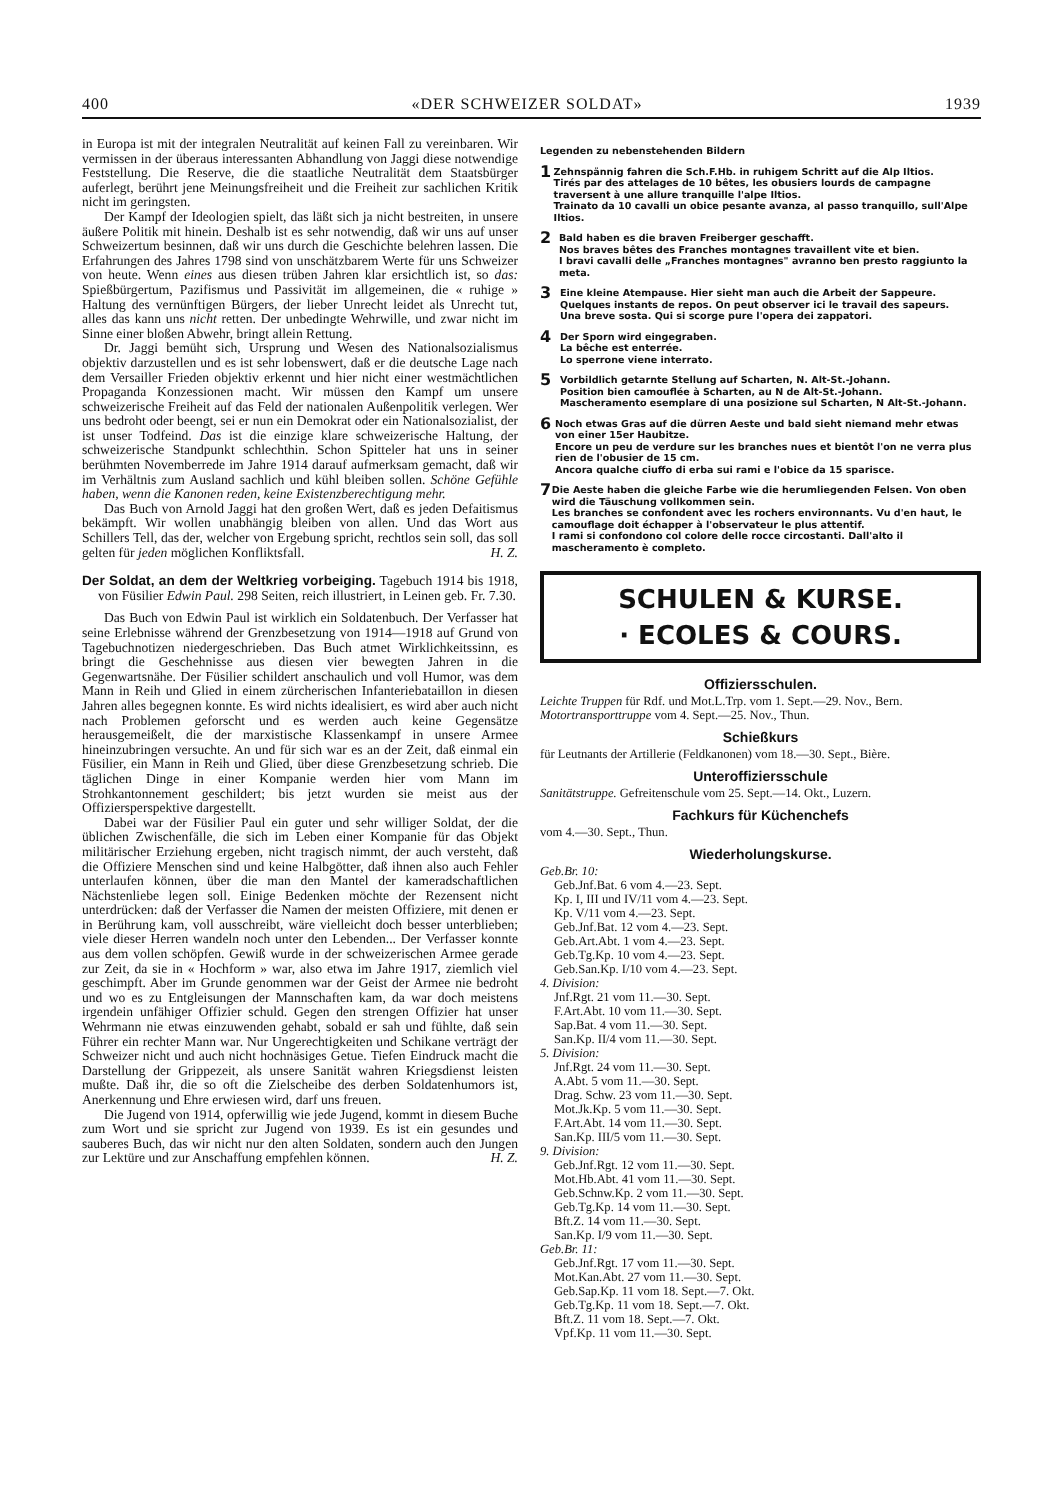400 «DER SCHWEIZER SOLDAT» 1939
in Europa ist mit der integralen Neutralität auf keinen Fall zu vereinbaren. Wir vermissen in der überaus interessanten Abhandlung von Jaggi diese notwendige Feststellung. Die Reserve, die die staatliche Neutralität dem Staatsbürger auferlegt, berührt jene Meinungsfreiheit und die Freiheit zur sachlichen Kritik nicht im geringsten.
Der Kampf der Ideologien spielt, das läßt sich ja nicht bestreiten, in unsere äußere Politik mit hinein. Deshalb ist es sehr notwendig, daß wir uns auf unser Schweizertum besinnen, daß wir uns durch die Geschichte belehren lassen. Die Erfahrungen des Jahres 1798 sind von unschätzbarem Werte für uns Schweizer von heute. Wenn eines aus diesen trüben Jahren klar ersichtlich ist, so das: Spießbürgertum, Pazifismus und Passivität im allgemeinen, die « ruhige » Haltung des vernünftigen Bürgers, der lieber Unrecht leidet als Unrecht tut, alles das kann uns nicht retten. Der unbedingte Wehrwille, und zwar nicht im Sinne einer bloßen Abwehr, bringt allein Rettung.
Dr. Jaggi bemüht sich, Ursprung und Wesen des Nationalsozialismus objektiv darzustellen und es ist sehr lobenswert, daß er die deutsche Lage nach dem Versailler Frieden objektiv erkennt und hier nicht einer westmächtlichen Propaganda Konzessionen macht. Wir müssen den Kampf um unsere schweizerische Freiheit auf das Feld der nationalen Außenpolitik verlegen. Wer uns bedroht oder beengt, sei er nun ein Demokrat oder ein Nationalsozialist, der ist unser Todfeind. Das ist die einzige klare schweizerische Haltung, der schweizerische Standpunkt schlechthin. Schon Spitteler hat uns in seiner berühmten Novemberrede im Jahre 1914 darauf aufmerksam gemacht, daß wir im Verhältnis zum Ausland sachlich und kühl bleiben sollen. Schöne Gefühle haben, wenn die Kanonen reden, keine Existenzberechtigung mehr.
Das Buch von Arnold Jaggi hat den großen Wert, daß es jeden Defaitismus bekämpft. Wir wollen unabhängig bleiben von allen. Und das Wort aus Schillers Tell, das der, welcher von Ergebung spricht, rechtlos sein soll, das soll gelten für jeden möglichen Konfliktsfall. H. Z.
Der Soldat, an dem der Weltkrieg vorbeiging. Tagebuch 1914 bis 1918, von Füsilier Edwin Paul. 298 Seiten, reich illustriert, in Leinen geb. Fr. 7.30.
Das Buch von Edwin Paul ist wirklich ein Soldatenbuch. Der Verfasser hat seine Erlebnisse während der Grenzbesetzung von 1914—1918 auf Grund von Tagebuchnotizen niedergeschrieben. Das Buch atmet Wirklichkeitssinn, es bringt die Geschehnisse aus diesen vier bewegten Jahren in die Gegenwartsnähe. Der Füsilier schildert anschaulich und voll Humor, was dem Mann in Reih und Glied in einem zürcherischen Infanteriebataillon in diesen Jahren alles begegnen konnte. Es wird nichts idealisiert, es wird aber auch nicht nach Problemen geforscht und es werden auch keine Gegensätze herausgemeißelt, die der marxistische Klassenkampf in unsere Armee hineinzubringen versuchte. An und für sich war es an der Zeit, daß einmal ein Füsilier, ein Mann in Reih und Glied, über diese Grenzbesetzung schrieb. Die täglichen Dinge in einer Kompanie werden hier vom Mann im Strohkantonnement geschildert; bis jetzt wurden sie meist aus der Offiziersperspektive dargestellt.
Dabei war der Füsilier Paul ein guter und sehr williger Soldat, der die üblichen Zwischenfälle, die sich im Leben einer Kompanie für das Objekt militärischer Erziehung ergeben, nicht tragisch nimmt, der auch versteht, daß die Offiziere Menschen sind und keine Halbgötter, daß ihnen also auch Fehler unterlaufen können, über die man den Mantel der kameradschaftlichen Nächstenliebe legen soll. Einige Bedenken möchte der Rezensent nicht unterdrücken: daß der Verfasser die Namen der meisten Offiziere, mit denen er in Berührung kam, voll ausschreibt, wäre vielleicht doch besser unterblieben; viele dieser Herren wandeln noch unter den Lebenden... Der Verfasser konnte aus dem vollen schöpfen. Gewiß wurde in der schweizerischen Armee gerade zur Zeit, da sie in « Hochform » war, also etwa im Jahre 1917, ziemlich viel geschimpft. Aber im Grunde genommen war der Geist der Armee nie bedroht und wo es zu Entgleisungen der Mannschaften kam, da war doch meistens irgendein unfähiger Offizier schuld. Gegen den strengen Offizier hat unser Wehrmann nie etwas einzuwenden gehabt, sobald er sah und fühlte, daß sein Führer ein rechter Mann war. Nur Ungerechtigkeiten und Schikane verträgt der Schweizer nicht und auch nicht hochnäsiges Getue. Tiefen Eindruck macht die Darstellung der Grippezeit, als unsere Sanität wahren Kriegsdienst leisten mußte. Daß ihr, die so oft die Zielscheibe des derben Soldatenhumors ist, Anerkennung und Ehre erwiesen wird, darf uns freuen.
Die Jugend von 1914, opferwillig wie jede Jugend, kommt in diesem Buche zum Wort und sie spricht zur Jugend von 1939. Es ist ein gesundes und sauberes Buch, das wir nicht nur den alten Soldaten, sondern auch den Jungen zur Lektüre und zur Anschaffung empfehlen können. H. Z.
Legenden zu nebenstehenden Bildern
1
Zehnspännig fahren die Sch.F.Hb. in ruhigem Schritt auf die Alp Iltios.
Tirés par des attelages de 10 bêtes, les obusiers lourds de campagne traversent à une allure tranquille l'alpe Iltios.
Trainato da 10 cavalli un obice pesante avanza, al passo tranquillo, sull'Alpe Iltios.
2
Bald haben es die braven Freiberger geschafft.
Nos braves bêtes des Franches montagnes travaillent vite et bien.
I bravi cavalli delle „Franches montagnes" avranno ben presto raggiunto la meta.
3
Eine kleine Atempause. Hier sieht man auch die Arbeit der Sappeure.
Quelques instants de repos. On peut observer ici le travail des sapeurs.
Una breve sosta. Qui si scorge pure l'opera dei zappatori.
4
Der Sporn wird eingegraben.
La bêche est enterrée.
Lo sperrone viene interrato.
5
Vorbildlich getarnte Stellung auf Scharten, N. Alt-St.-Johann.
Position bien camouflée à Scharten, au N de Alt-St.-Johann.
Mascheramento esemplare di una posizione sul Scharten, N Alt-St.-Johann.
6
Noch etwas Gras auf die dürren Aeste und bald sieht niemand mehr etwas von einer 15er Haubitze.
Encore un peu de verdure sur les branches nues et bientôt l'on ne verra plus rien de l'obusier de 15 cm.
Ancora qualche ciuffo di erba sui rami e l'obice da 15 sparisce.
7
Die Aeste haben die gleiche Farbe wie die herumliegenden Felsen. Von oben wird die Täuschung vollkommen sein.
Les branches se confondent avec les rochers environnants. Vu d'en haut, le camouflage doit échapper à l'observateur le plus attentif.
I rami si confondono col colore delle rocce circostanti. Dall'alto il mascheramento è completo.
SCHULEN & KURSE.
· ECOLES & COURS.
Offiziersschulen.
Leichte Truppen für Rdf. und Mot.L.Trp. vom 1. Sept.—29. Nov., Bern.
Motortransporttruppe vom 4. Sept.—25. Nov., Thun.
Schießkurs
für Leutnants der Artillerie (Feldkanonen) vom 18.—30. Sept., Bière.
Unteroffiziersschule
Sanitätstruppe. Gefreitenschule vom 25. Sept.—14. Okt., Luzern.
Fachkurs für Küchenchefs
vom 4.—30. Sept., Thun.
Wiederholungskurse.
Geb.Br. 10:
Geb.Jnf.Bat. 6 vom 4.—23. Sept.
Kp. I, III und IV/11 vom 4.—23. Sept.
Kp. V/11 vom 4.—23. Sept.
Geb.Jnf.Bat. 12 vom 4.—23. Sept.
Geb.Art.Abt. 1 vom 4.—23. Sept.
Geb.Tg.Kp. 10 vom 4.—23. Sept.
Geb.San.Kp. I/10 vom 4.—23. Sept.
4. Division:
Jnf.Rgt. 21 vom 11.—30. Sept.
F.Art.Abt. 10 vom 11.—30. Sept.
Sap.Bat. 4 vom 11.—30. Sept.
San.Kp. II/4 vom 11.—30. Sept.
5. Division:
Jnf.Rgt. 24 vom 11.—30. Sept.
A.Abt. 5 vom 11.—30. Sept.
Drag. Schw. 23 vom 11.—30. Sept.
Mot.Jk.Kp. 5 vom 11.—30. Sept.
F.Art.Abt. 14 vom 11.—30. Sept.
San.Kp. III/5 vom 11.—30. Sept.
9. Division:
Geb.Jnf.Rgt. 12 vom 11.—30. Sept.
Mot.Hb.Abt. 41 vom 11.—30. Sept.
Geb.Schnw.Kp. 2 vom 11.—30. Sept.
Geb.Tg.Kp. 14 vom 11.—30. Sept.
Bft.Z. 14 vom 11.—30. Sept.
San.Kp. I/9 vom 11.—30. Sept.
Geb.Br. 11:
Geb.Jnf.Rgt. 17 vom 11.—30. Sept.
Mot.Kan.Abt. 27 vom 11.—30. Sept.
Geb.Sap.Kp. 11 vom 18. Sept.—7. Okt.
Geb.Tg.Kp. 11 vom 18. Sept.—7. Okt.
Bft.Z. 11 vom 18. Sept.—7. Okt.
Vpf.Kp. 11 vom 11.—30. Sept.